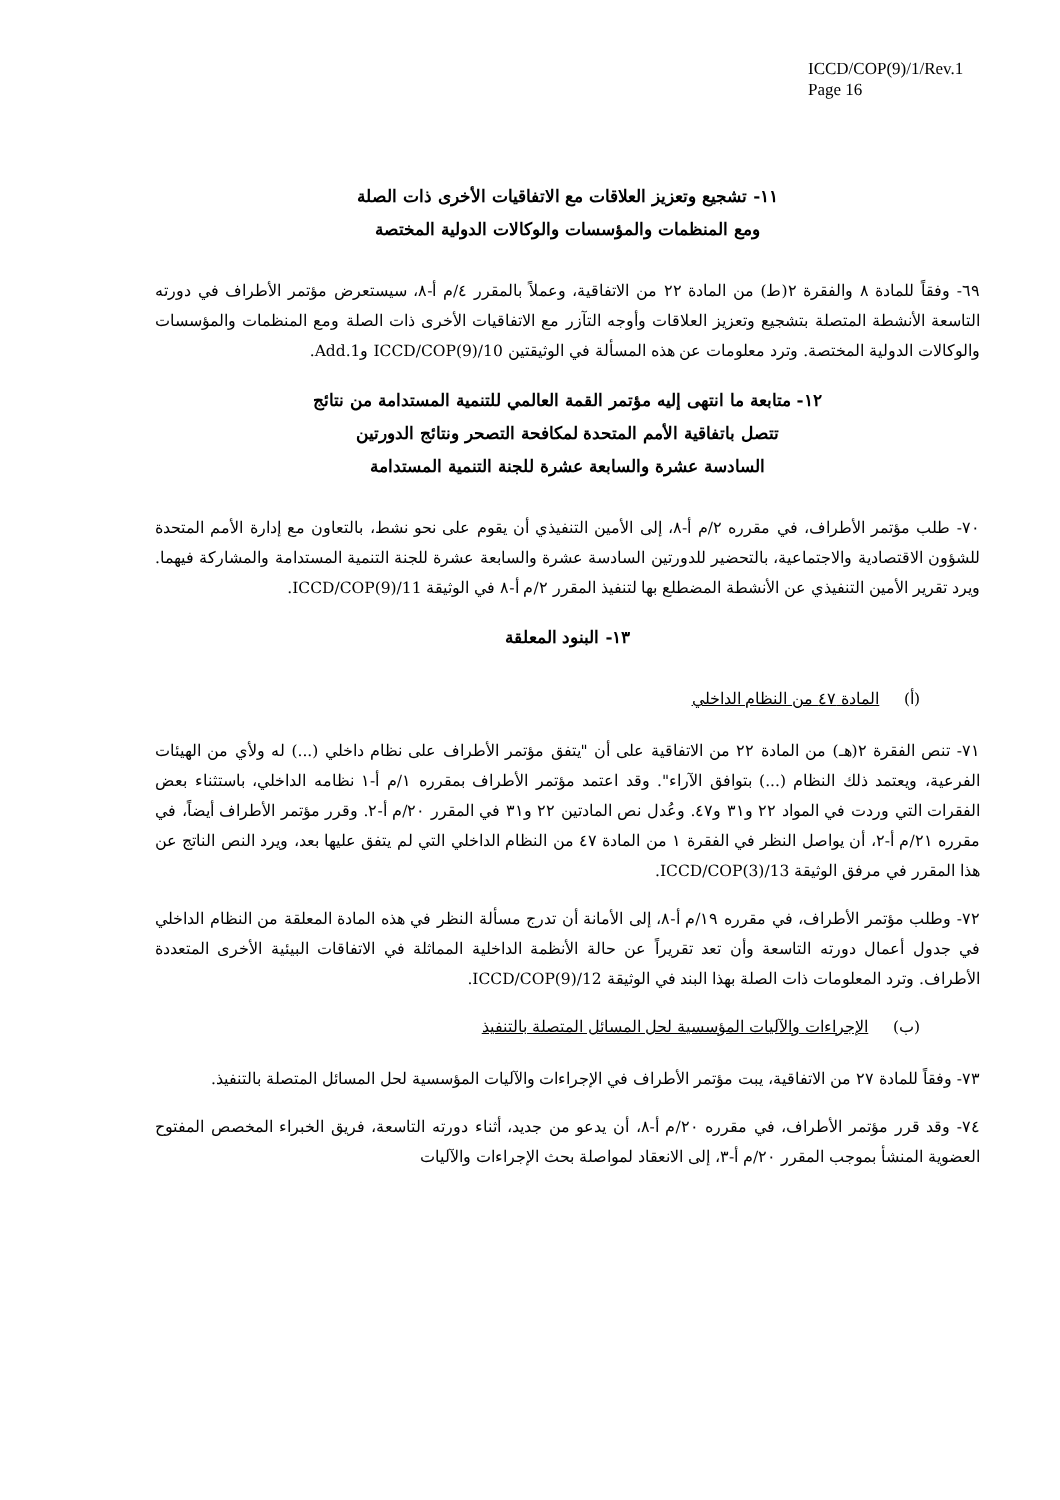ICCD/COP(9)/1/Rev.1
Page 16
١١- تشجيع وتعزيز العلاقات مع الاتفاقيات الأخرى ذات الصلة
ومع المنظمات والمؤسسات والوكالات الدولية المختصة
٦٩- وفقاً للمادة ٨ والفقرة ٢(ط) من المادة ٢٢ من الاتفاقية، وعملاً بالمقرر ٤/م أ-٨، سيستعرض مؤتمر الأطراف في دورته التاسعة الأنشطة المتصلة بتشجيع وتعزيز العلاقات وأوجه التآزر مع الاتفاقيات الأخرى ذات الصلة ومع المنظمات والمؤسسات والوكالات الدولية المختصة. وترد معلومات عن هذه المسألة في الوثيقتين ICCD/COP(9)/10 وAdd.1.
١٢- متابعة ما انتهى إليه مؤتمر القمة العالمي للتنمية المستدامة من نتائج
تتصل باتفاقية الأمم المتحدة لمكافحة التصحر ونتائج الدورتين
السادسة عشرة والسابعة عشرة للجنة التنمية المستدامة
٧٠- طلب مؤتمر الأطراف، في مقرره ٢/م أ-٨، إلى الأمين التنفيذي أن يقوم على نحو نشط، بالتعاون مع إدارة الأمم المتحدة للشؤون الاقتصادية والاجتماعية، بالتحضير للدورتين السادسة عشرة والسابعة عشرة للجنة التنمية المستدامة والمشاركة فيهما. ويرد تقرير الأمين التنفيذي عن الأنشطة المضطلع بها لتنفيذ المقرر ٢/م أ-٨ في الوثيقة ICCD/COP(9)/11.
١٣- البنود المعلقة
(أ) المادة ٤٧ من النظام الداخلي
٧١- تنص الفقرة ٢(هـ) من المادة ٢٢ من الاتفاقية على أن "يتفق مؤتمر الأطراف على نظام داخلي (...) له ولأي من الهيئات الفرعية، ويعتمد ذلك النظام (...) بتوافق الآراء". وقد اعتمد مؤتمر الأطراف بمقرره ١/م أ-١ نظامه الداخلي، باستثناء بعض الفقرات التي وردت في المواد ٢٢ و٣١ و٤٧. وعُدل نص المادتين ٢٢ و٣١ في المقرر ٢٠/م أ-٢. وقرر مؤتمر الأطراف أيضاً، في مقرره ٢١/م أ-٢، أن يواصل النظر في الفقرة ١ من المادة ٤٧ من النظام الداخلي التي لم يتفق عليها بعد، ويرد النص الناتج عن هذا المقرر في مرفق الوثيقة ICCD/COP(3)/13.
٧٢- وطلب مؤتمر الأطراف، في مقرره ١٩/م أ-٨، إلى الأمانة أن تدرج مسألة النظر في هذه المادة المعلقة من النظام الداخلي في جدول أعمال دورته التاسعة وأن تعد تقريراً عن حالة الأنظمة الداخلية المماثلة في الاتفاقات البيئية الأخرى المتعددة الأطراف. وترد المعلومات ذات الصلة بهذا البند في الوثيقة ICCD/COP(9)/12.
(ب) الإجراءات والآليات المؤسسية لحل المسائل المتصلة بالتنفيذ
٧٣- وفقاً للمادة ٢٧ من الاتفاقية، يبت مؤتمر الأطراف في الإجراءات والآليات المؤسسية لحل المسائل المتصلة بالتنفيذ.
٧٤- وقد قرر مؤتمر الأطراف، في مقرره ٢٠/م أ-٨، أن يدعو من جديد، أثناء دورته التاسعة، فريق الخبراء المخصص المفتوح العضوية المنشأ بموجب المقرر ٢٠/م أ-٣، إلى الانعقاد لمواصلة بحث الإجراءات والآليات